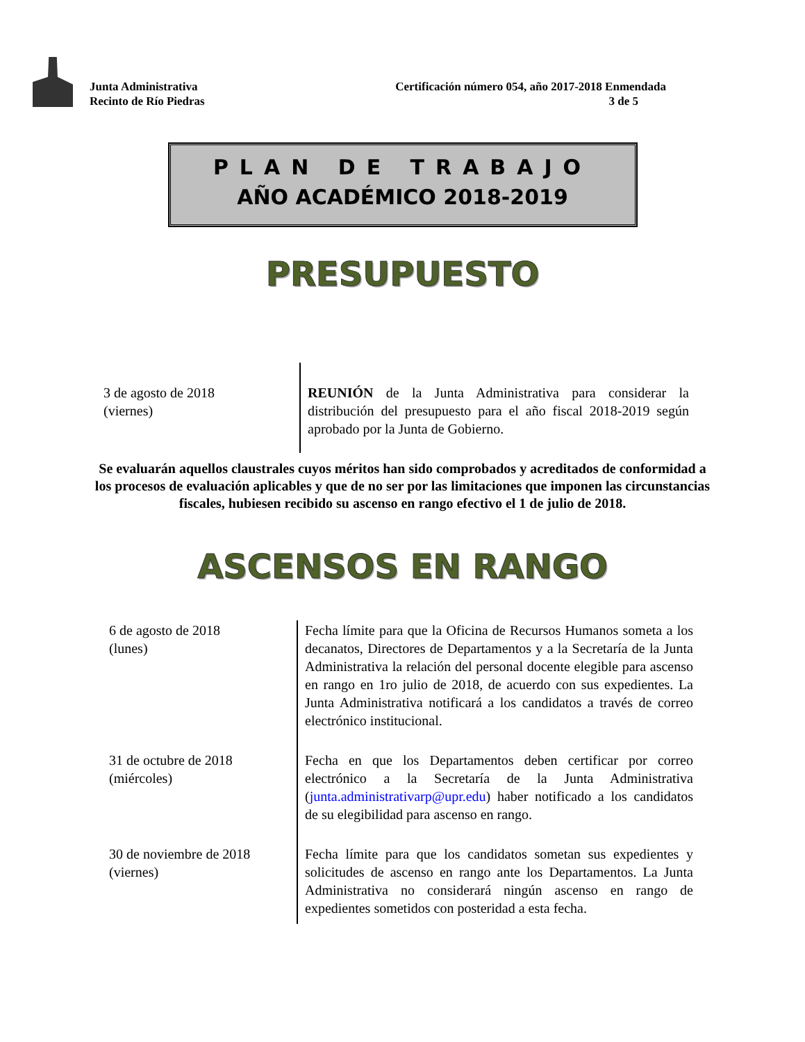Junta Administrativa
Recinto de Río Piedras
Certificación número 054, año 2017-2018 Enmendada
3 de 5
PLAN DE TRABAJO
AÑO ACADÉMICO 2018-2019
PRESUPUESTO
| 3 de agosto de 2018 (viernes) | REUNIÓN de la Junta Administrativa para considerar la distribución del presupuesto para el año fiscal 2018-2019 según aprobado por la Junta de Gobierno. |
Se evaluarán aquellos claustrales cuyos méritos han sido comprobados y acreditados de conformidad a los procesos de evaluación aplicables y que de no ser por las limitaciones que imponen las circunstancias fiscales, hubiesen recibido su ascenso en rango efectivo el 1 de julio de 2018.
ASCENSOS EN RANGO
| 6 de agosto de 2018 (lunes) | Fecha límite para que la Oficina de Recursos Humanos someta a los decanatos, Directores de Departamentos y a la Secretaría de la Junta Administrativa la relación del personal docente elegible para ascenso en rango en 1ro julio de 2018, de acuerdo con sus expedientes. La Junta Administrativa notificará a los candidatos a través de correo electrónico institucional. |
| 31 de octubre de 2018 (miércoles) | Fecha en que los Departamentos deben certificar por correo electrónico a la Secretaría de la Junta Administrativa ( junta.administrativarp@upr.edu ) haber notificado a los candidatos de su elegibilidad para ascenso en rango. |
| 30 de noviembre de 2018 (viernes) | Fecha límite para que los candidatos sometan sus expedientes y solicitudes de ascenso en rango ante los Departamentos. La Junta Administrativa no considerará ningún ascenso en rango de expedientes sometidos con posteridad a esta fecha. |